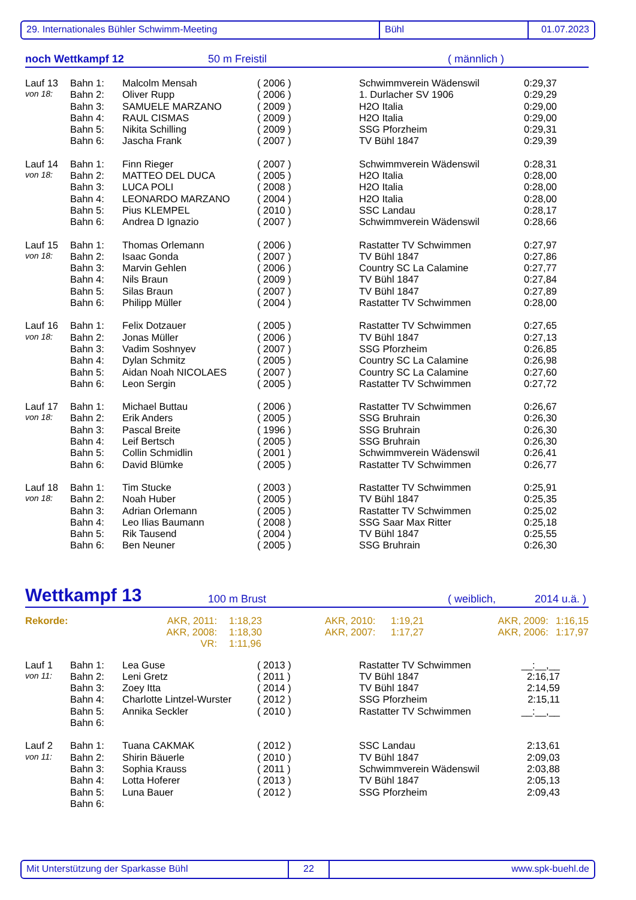29. Internationales Bühler Schwimm-Meeting Bühl 01.07.2023
noch Wettkampf 12 50 m Freistil ( männlich )
| Lauf 13 | Bahn 1: | Malcolm Mensah | ( 2006 ) | Schwimmverein Wädenswil | 0:29,37 |
| von 18: | Bahn 2: | Oliver Rupp | ( 2006 ) | 1. Durlacher SV 1906 | 0:29,29 |
| | Bahn 3: | SAMUELE MARZANO | ( 2009 ) | H2O Italia | 0:29,00 |
| | Bahn 4: | RAUL CISMAS | ( 2009 ) | H2O Italia | 0:29,00 |
| | Bahn 5: | Nikita Schilling | ( 2009 ) | SSG Pforzheim | 0:29,31 |
| | Bahn 6: | Jascha Frank | ( 2007 ) | TV Bühl 1847 | 0:29,39 |
| Lauf 14 | Bahn 1: | Finn Rieger | ( 2007 ) | Schwimmverein Wädenswil | 0:28,31 |
| von 18: | Bahn 2: | MATTEO DEL DUCA | ( 2005 ) | H2O Italia | 0:28,00 |
| | Bahn 3: | LUCA POLI | ( 2008 ) | H2O Italia | 0:28,00 |
| | Bahn 4: | LEONARDO MARZANO | ( 2004 ) | H2O Italia | 0:28,00 |
| | Bahn 5: | Pius KLEMPEL | ( 2010 ) | SSC Landau | 0:28,17 |
| | Bahn 6: | Andrea D Ignazio | ( 2007 ) | Schwimmverein Wädenswil | 0:28,66 |
| Lauf 15 | Bahn 1: | Thomas Orlemann | ( 2006 ) | Rastatter TV Schwimmen | 0:27,97 |
| von 18: | Bahn 2: | Isaac Gonda | ( 2007 ) | TV Bühl 1847 | 0:27,86 |
| | Bahn 3: | Marvin Gehlen | ( 2006 ) | Country SC La Calamine | 0:27,77 |
| | Bahn 4: | Nils Braun | ( 2009 ) | TV Bühl 1847 | 0:27,84 |
| | Bahn 5: | Silas Braun | ( 2007 ) | TV Bühl 1847 | 0:27,89 |
| | Bahn 6: | Philipp Müller | ( 2004 ) | Rastatter TV Schwimmen | 0:28,00 |
| Lauf 16 | Bahn 1: | Felix Dotzauer | ( 2005 ) | Rastatter TV Schwimmen | 0:27,65 |
| von 18: | Bahn 2: | Jonas Müller | ( 2006 ) | TV Bühl 1847 | 0:27,13 |
| | Bahn 3: | Vadim Soshnyev | ( 2007 ) | SSG Pforzheim | 0:26,85 |
| | Bahn 4: | Dylan Schmitz | ( 2005 ) | Country SC La Calamine | 0:26,98 |
| | Bahn 5: | Aidan Noah NICOLAES | ( 2007 ) | Country SC La Calamine | 0:27,60 |
| | Bahn 6: | Leon Sergin | ( 2005 ) | Rastatter TV Schwimmen | 0:27,72 |
| Lauf 17 | Bahn 1: | Michael Buttau | ( 2006 ) | Rastatter TV Schwimmen | 0:26,67 |
| von 18: | Bahn 2: | Erik Anders | ( 2005 ) | SSG Bruhrain | 0:26,30 |
| | Bahn 3: | Pascal Breite | ( 1996 ) | SSG Bruhrain | 0:26,30 |
| | Bahn 4: | Leif Bertsch | ( 2005 ) | SSG Bruhrain | 0:26,30 |
| | Bahn 5: | Collin Schmidlin | ( 2001 ) | Schwimmverein Wädenswil | 0:26,41 |
| | Bahn 6: | David Blümke | ( 2005 ) | Rastatter TV Schwimmen | 0:26,77 |
| Lauf 18 | Bahn 1: | Tim Stucke | ( 2003 ) | Rastatter TV Schwimmen | 0:25,91 |
| von 18: | Bahn 2: | Noah Huber | ( 2005 ) | TV Bühl 1847 | 0:25,35 |
| | Bahn 3: | Adrian Orlemann | ( 2005 ) | Rastatter TV Schwimmen | 0:25,02 |
| | Bahn 4: | Leo Ilias Baumann | ( 2008 ) | SSG Saar Max Ritter | 0:25,18 |
| | Bahn 5: | Rik Tausend | ( 2004 ) | TV Bühl 1847 | 0:25,55 |
| | Bahn 6: | Ben Neuner | ( 2005 ) | SSG Bruhrain | 0:26,30 |
Wettkampf 13 100 m Brust ( weiblich, 2014 u.ä. )
| Rekorde: | AKR, 2011: | 1:18,23 | AKR, 2010: | 1:19,21 | AKR, 2009: | 1:16,15 |
| | AKR, 2008: | 1:18,30 | AKR, 2007: | 1:17,27 | AKR, 2006: | 1:17,97 |
| | VR: | 1:11,96 | | | | |
| Lauf 1 | Bahn 1: | Lea Guse | ( 2013 ) | Rastatter TV Schwimmen | __:__,__ | |
| von 11: | Bahn 2: | Leni Gretz | ( 2011 ) | TV Bühl 1847 | 2:16,17 | |
| | Bahn 3: | Zoey Itta | ( 2014 ) | TV Bühl 1847 | 2:14,59 | |
| | Bahn 4: | Charlotte Lintzel-Wurster | ( 2012 ) | SSG Pforzheim | 2:15,11 | |
| | Bahn 5: | Annika Seckler | ( 2010 ) | Rastatter TV Schwimmen | __:__,__ | |
| | Bahn 6: | | | | | |
| Lauf 2 | Bahn 1: | Tuana CAKMAK | ( 2012 ) | SSC Landau | 2:13,61 | |
| von 11: | Bahn 2: | Shirin Bäuerle | ( 2010 ) | TV Bühl 1847 | 2:09,03 | |
| | Bahn 3: | Sophia Krauss | ( 2011 ) | Schwimmverein Wädenswil | 2:03,88 | |
| | Bahn 4: | Lotta Hoferer | ( 2013 ) | TV Bühl 1847 | 2:05,13 | |
| | Bahn 5: | Luna Bauer | ( 2012 ) | SSG Pforzheim | 2:09,43 | |
| | Bahn 6: | | | | | |
Mit Unterstützung der Sparkasse Bühl 22 www.spk-buehl.de